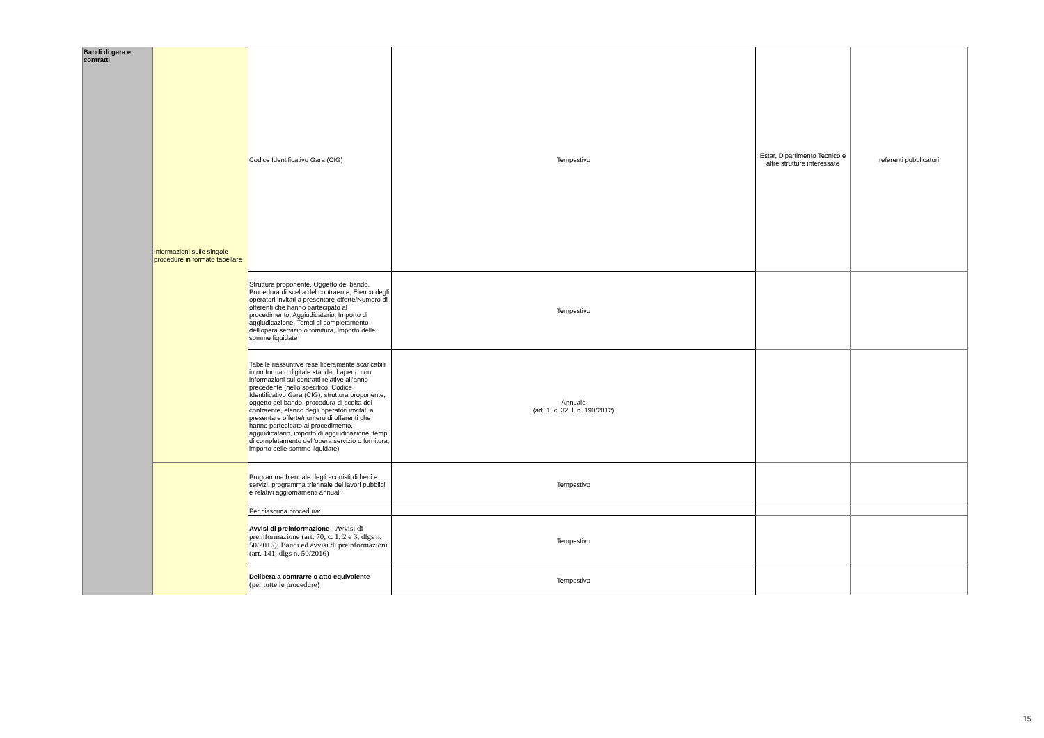| Bandi di gara e contratti | Informazioni sulle singole procedure in formato tabellare | Codice Identificativo Gara (CIG) | Tempestivo | Estar, Dipartimento Tecnico e altre strutture interessate | referenti pubblicatori |
| | | Struttura proponente, Oggetto del bando, Procedura di scelta del contraente, Elenco degli operatori invitati a presentare offerte/Numero di offerenti che hanno partecipato al procedimento, Aggiudicatario, Importo di aggiudicazione, Tempi di completamento dell'opera servizio o fornitura, Importo delle somme liquidate | Tempestivo | | |
| | | Tabelle riassuntive rese liberamente scaricabili in un formato digitale standard aperto con informazioni sui contratti relative all'anno precedente (nello specifico: Codice Identificativo Gara (CIG), struttura proponente, oggetto del bando, procedura di scelta del contraente, elenco degli operatori invitati a presentare offerte/numero di offerenti che hanno partecipato al procedimento, aggiudicatario, importo di aggiudicazione, tempi di completamento dell'opera servizio o fornitura, importo delle somme liquidate) | Annuale (art. 1, c. 32, l. n. 190/2012) | | |
| | | Programma biennale degli acquisti di beni e servizi, programma triennale dei lavori pubblici e relativi aggiornamenti annuali | Tempestivo | | |
| | | Per ciascuna procedura: | | | |
| | | Avvisi di preinformazione - Avvisi di preinformazione (art. 70, c. 1, 2 e 3, dlgs n. 50/2016); Bandi ed avvisi di preinformazioni (art. 141, dlgs n. 50/2016) | Tempestivo | | |
| | | Delibera a contrarre o atto equivalente (per tutte le procedure) | Tempestivo | | |
15